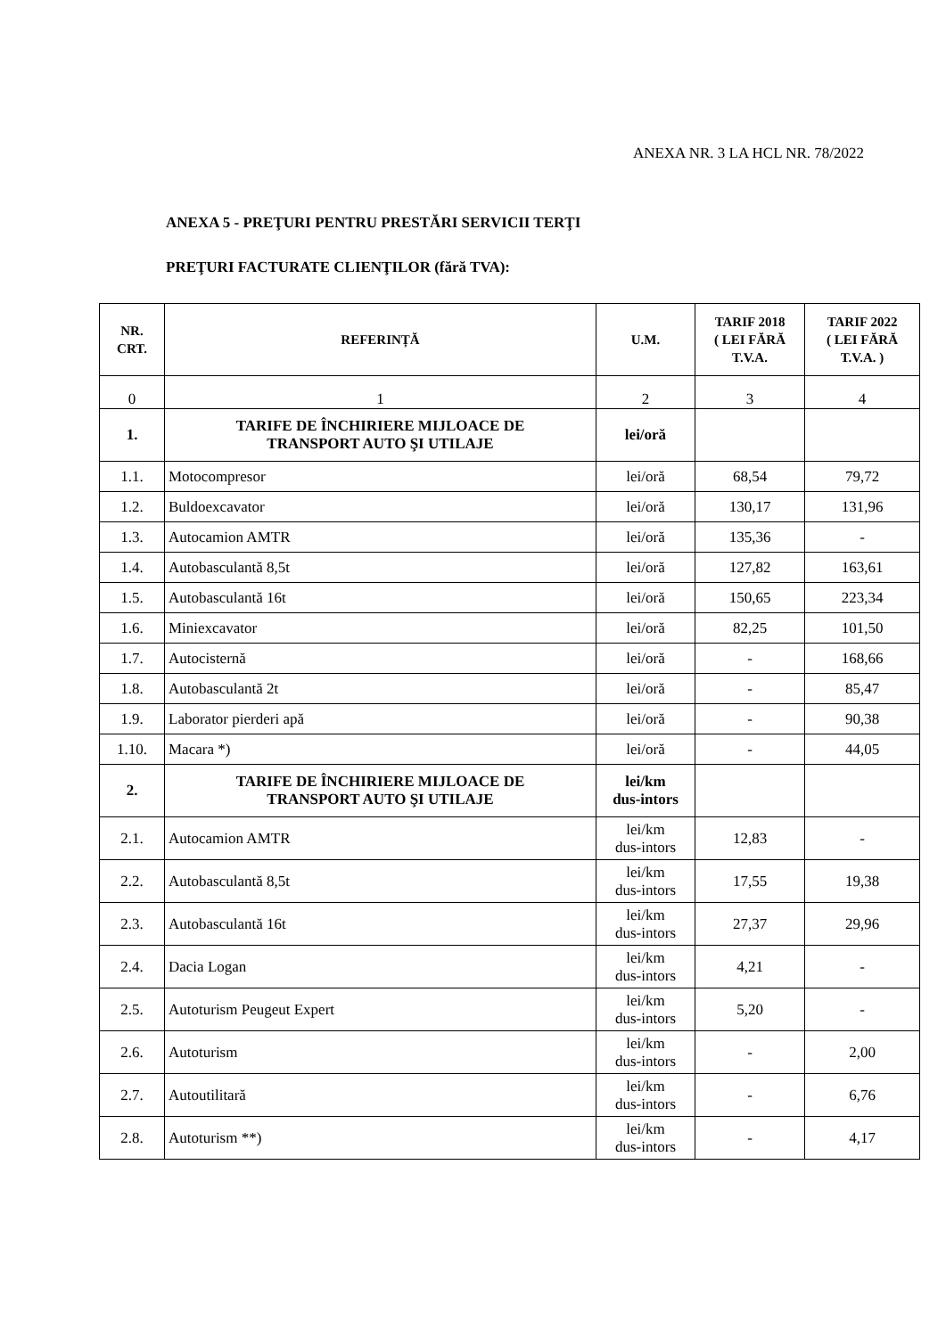ANEXA NR. 3 LA HCL NR. 78/2022
ANEXA 5 - PREŢURI PENTRU PRESTĂRI SERVICII TERŢI
PREŢURI FACTURATE CLIENŢILOR (fără TVA):
| NR. CRT. | REFERINȚĂ | U.M. | TARIF 2018 ( LEI FĂRĂ T.V.A. | TARIF 2022 ( LEI FĂRĂ T.V.A. ) |
| --- | --- | --- | --- | --- |
| 0 | 1 | 2 | 3 | 4 |
| 1. | TARIFE DE ÎNCHIRIERE MIJLOACE DE TRANSPORT AUTO ŞI UTILAJE | lei/oră | | |
| 1.1. | Motocompresor | lei/oră | 68,54 | 79,72 |
| 1.2. | Buldoexcavator | lei/oră | 130,17 | 131,96 |
| 1.3. | Autocamion AMTR | lei/oră | 135,36 | - |
| 1.4. | Autobasculantă 8,5t | lei/oră | 127,82 | 163,61 |
| 1.5. | Autobasculantă 16t | lei/oră | 150,65 | 223,34 |
| 1.6. | Miniexcavator | lei/oră | 82,25 | 101,50 |
| 1.7. | Autocisternă | lei/oră | - | 168,66 |
| 1.8. | Autobasculantă 2t | lei/oră | - | 85,47 |
| 1.9. | Laborator pierderi apă | lei/oră | - | 90,38 |
| 1.10. | Macara *) | lei/oră | - | 44,05 |
| 2. | TARIFE DE ÎNCHIRIERE MIJLOACE DE TRANSPORT AUTO ŞI UTILAJE | lei/km dus-intors | | |
| 2.1. | Autocamion AMTR | lei/km dus-intors | 12,83 | - |
| 2.2. | Autobasculantă 8,5t | lei/km dus-intors | 17,55 | 19,38 |
| 2.3. | Autobasculantă 16t | lei/km dus-intors | 27,37 | 29,96 |
| 2.4. | Dacia Logan | lei/km dus-intors | 4,21 | - |
| 2.5. | Autoturism Peugeut Expert | lei/km dus-intors | 5,20 | - |
| 2.6. | Autoturism | lei/km dus-intors | - | 2,00 |
| 2.7. | Autoutilitară | lei/km dus-intors | - | 6,76 |
| 2.8. | Autoturism **) | lei/km dus-intors | - | 4,17 |